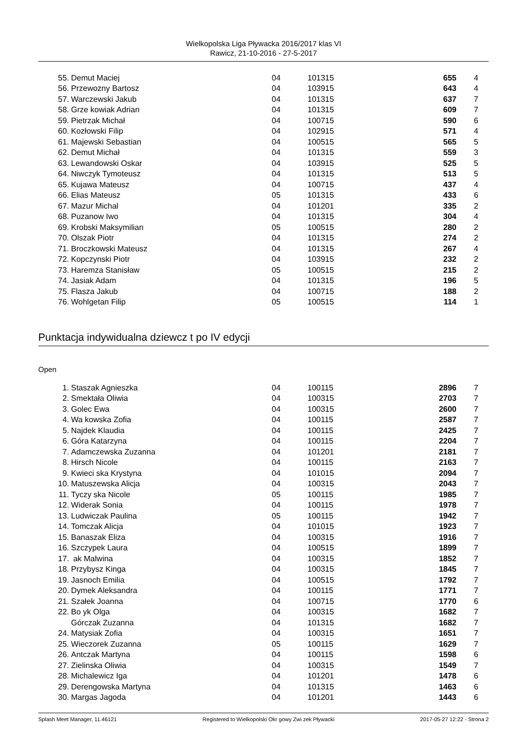Wielkopolska Liga Pływacka 2016/2017 klas VI
Rawicz, 21-10-2016 - 27-5-2017
| 55. | Demut Maciej | 04 | 101315 | 655 | 4 |
| 56. | Przewozny Bartosz | 04 | 103915 | 643 | 4 |
| 57. | Warczewski Jakub | 04 | 101315 | 637 | 7 |
| 58. | Grze kowiak Adrian | 04 | 101315 | 609 | 7 |
| 59. | Pietrzak Michał | 04 | 100715 | 590 | 6 |
| 60. | Kozłowski Filip | 04 | 102915 | 571 | 4 |
| 61. | Majewski Sebastian | 04 | 100515 | 565 | 5 |
| 62. | Demut Michał | 04 | 101315 | 559 | 3 |
| 63. | Lewandowski Oskar | 04 | 103915 | 525 | 5 |
| 64. | Niwczyk Tymoteusz | 04 | 101315 | 513 | 5 |
| 65. | Kujawa Mateusz | 04 | 100715 | 437 | 4 |
| 66. | Elias Mateusz | 05 | 101315 | 433 | 6 |
| 67. | Mazur Michal | 04 | 101201 | 335 | 2 |
| 68. | Puzanow Iwo | 04 | 101315 | 304 | 4 |
| 69. | Krobski Maksymilian | 05 | 100515 | 280 | 2 |
| 70. | Olszak Piotr | 04 | 101315 | 274 | 2 |
| 71. | Broczkowski Mateusz | 04 | 101315 | 267 | 4 |
| 72. | Kopczynski Piotr | 04 | 103915 | 232 | 2 |
| 73. | Haremza Stanisław | 05 | 100515 | 215 | 2 |
| 74. | Jasiak Adam | 04 | 101315 | 196 | 5 |
| 75. | Flasza Jakub | 04 | 100715 | 188 | 2 |
| 76. | Wohlgetan Filip | 05 | 100515 | 114 | 1 |
Punktacja indywidualna dziewcz t po IV edycji
Open
| 1. | Staszak Agnieszka | 04 | 100115 | 2896 | 7 |
| 2. | Smektała Oliwia | 04 | 100315 | 2703 | 7 |
| 3. | Golec Ewa | 04 | 100315 | 2600 | 7 |
| 4. | Wa kowska Zofia | 04 | 100115 | 2587 | 7 |
| 5. | Najdek Klaudia | 04 | 100115 | 2425 | 7 |
| 6. | Góra Katarzyna | 04 | 100115 | 2204 | 7 |
| 7. | Adamczewska Zuzanna | 04 | 101201 | 2181 | 7 |
| 8. | Hirsch Nicole | 04 | 100115 | 2163 | 7 |
| 9. | Kwieci ska Krystyna | 04 | 101015 | 2094 | 7 |
| 10. | Matuszewska Alicja | 04 | 100315 | 2043 | 7 |
| 11. | Tyczy ska Nicole | 05 | 100115 | 1985 | 7 |
| 12. | Widerak Sonia | 04 | 100115 | 1978 | 7 |
| 13. | Ludwiczak Paulina | 05 | 100115 | 1942 | 7 |
| 14. | Tomczak Alicja | 04 | 101015 | 1923 | 7 |
| 15. | Banaszak Eliza | 04 | 100315 | 1916 | 7 |
| 16. | Szczypek Laura | 04 | 100515 | 1899 | 7 |
| 17. | ak Malwina | 04 | 100315 | 1852 | 7 |
| 18. | Przybysz Kinga | 04 | 100315 | 1845 | 7 |
| 19. | Jasnoch Emilia | 04 | 100515 | 1792 | 7 |
| 20. | Dymek Aleksandra | 04 | 100115 | 1771 | 7 |
| 21. | Szałek Joanna | 04 | 100715 | 1770 | 6 |
| 22. | Bo yk Olga | 04 | 100315 | 1682 | 7 |
| | Górczak Zuzanna | 04 | 101315 | 1682 | 7 |
| 24. | Matysiak Zofia | 04 | 100315 | 1651 | 7 |
| 25. | Wieczorek Zuzanna | 05 | 100115 | 1629 | 7 |
| 26. | Antczak Martyna | 04 | 100115 | 1598 | 6 |
| 27. | Zielinska Oliwia | 04 | 100315 | 1549 | 7 |
| 28. | Michalewicz Iga | 04 | 101201 | 1478 | 6 |
| 29. | Derengowska Martyna | 04 | 101315 | 1463 | 6 |
| 30. | Margas Jagoda | 04 | 101201 | 1443 | 6 |
Splash Meet Manager, 11.46121 Registered to Wielkopolski Okr gowy Zwi zek Pływacki 2017-05-27 12:22 - Strona 2